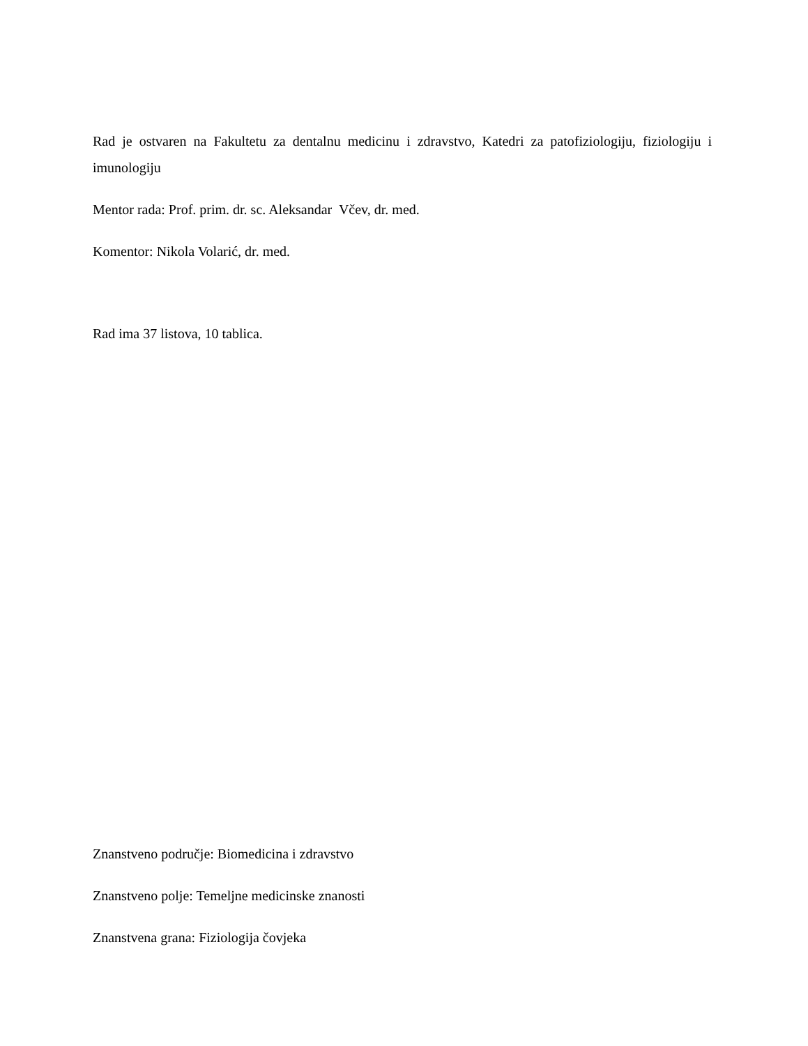Rad je ostvaren na Fakultetu za dentalnu medicinu i zdravstvo, Katedri za patofiziologiju, fiziologiju i imunologiju
Mentor rada: Prof. prim. dr. sc. Aleksandar Včev, dr. med.
Komentor: Nikola Volarić, dr. med.
Rad ima 37 listova, 10 tablica.
Znanstveno područje: Biomedicina i zdravstvo
Znanstveno polje: Temeljne medicinske znanosti
Znanstvena grana: Fiziologija čovjeka